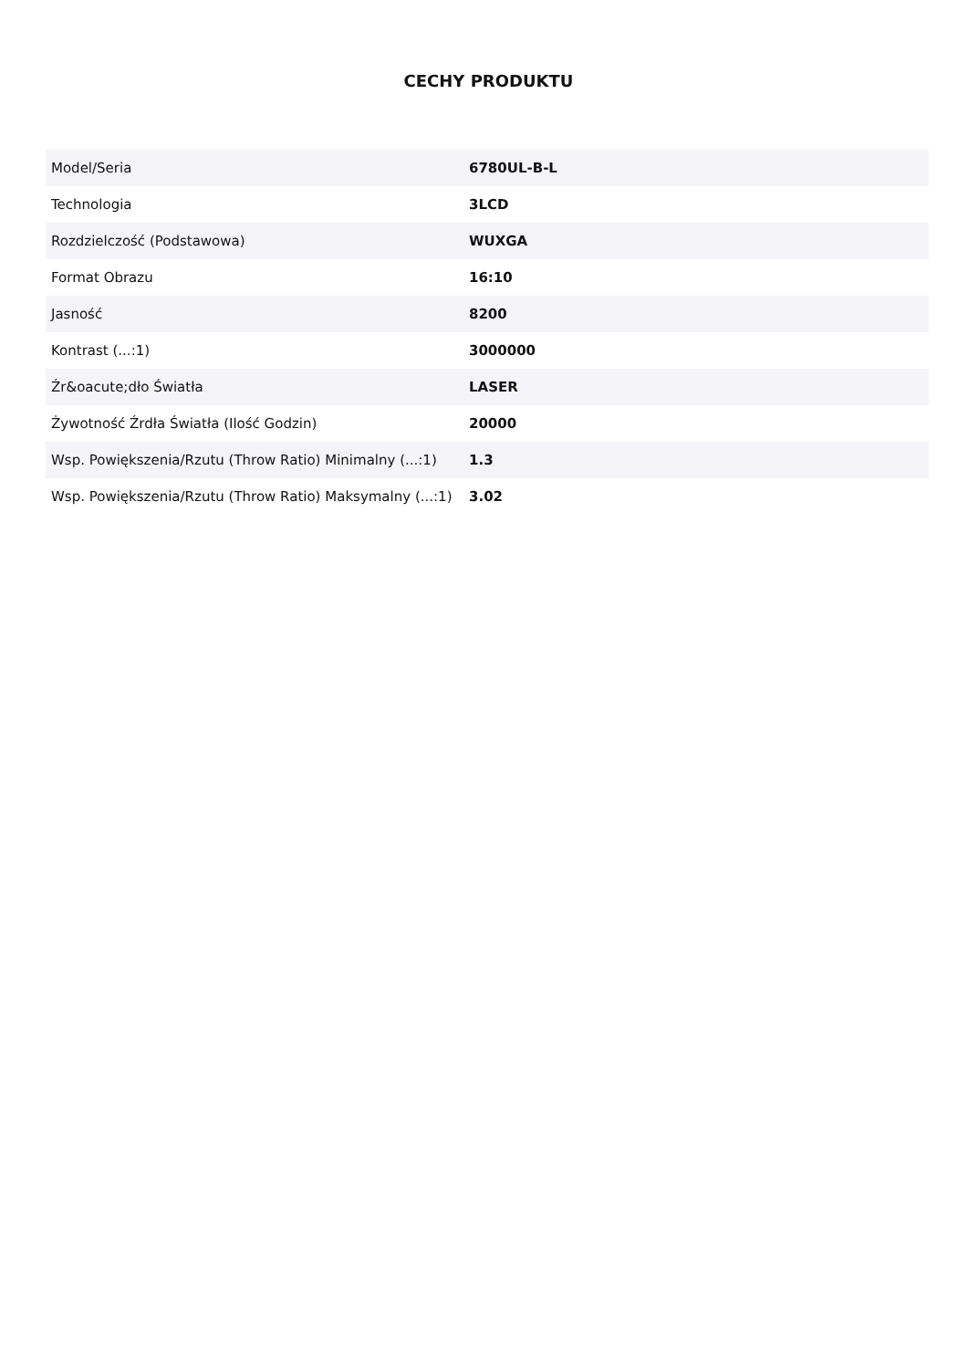CECHY PRODUKTU
| Model/Seria | 6780UL-B-L |
| Technologia | 3LCD |
| Rozdzielczość (Podstawowa) | WUXGA |
| Format Obrazu | 16:10 |
| Jasność | 8200 |
| Kontrast (...:1) | 3000000 |
| Źr&oacute;dło Światła | LASER |
| Żywotność Źrdła Światła (Ilość Godzin) | 20000 |
| Wsp. Powiększenia/Rzutu (Throw Ratio) Minimalny (...:1) | 1.3 |
| Wsp. Powiększenia/Rzutu (Throw Ratio) Maksymalny (...:1) | 3.02 |